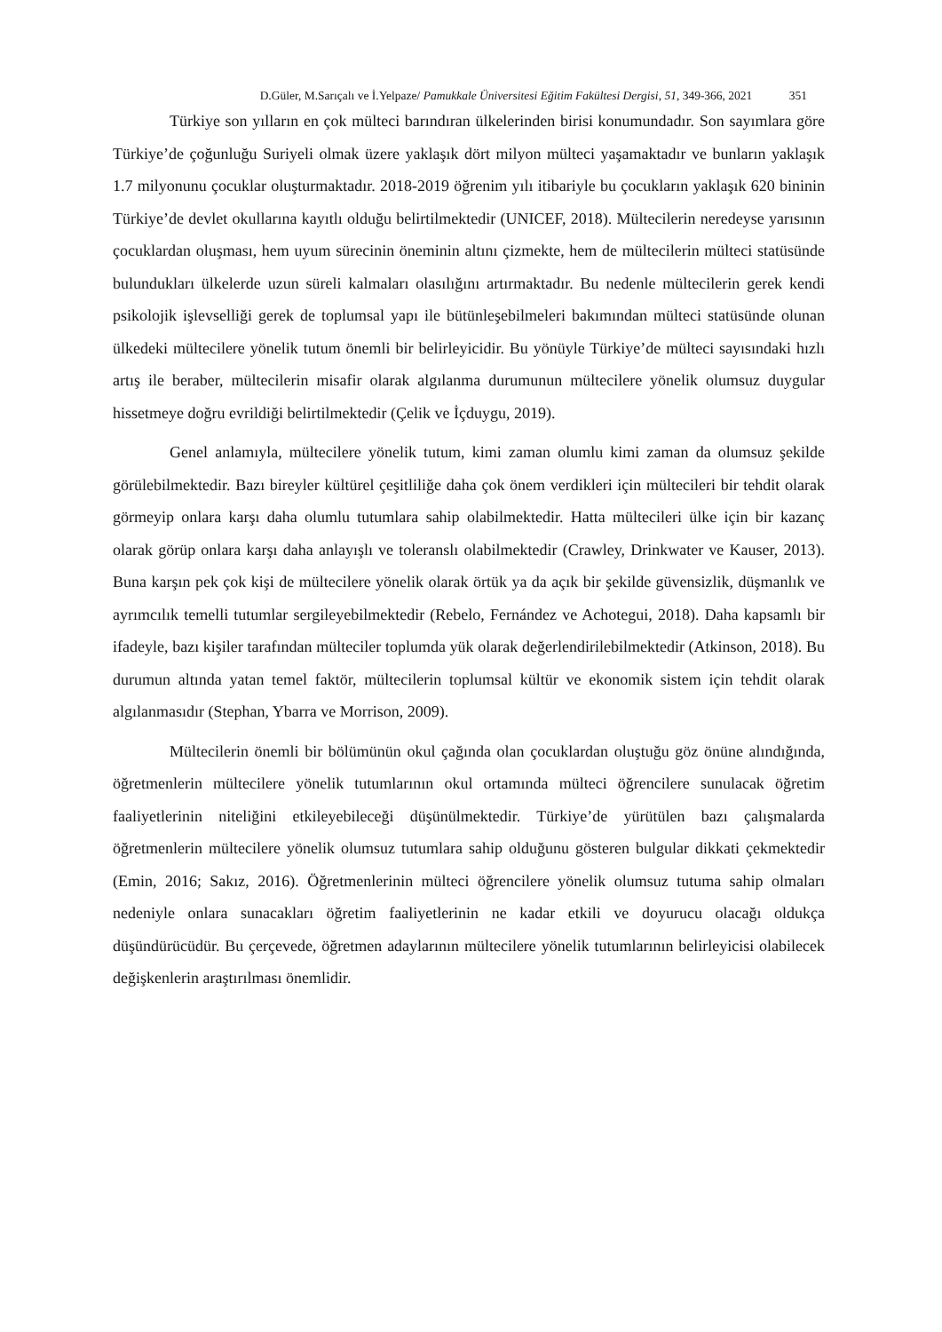D.Güler, M.Sarıçalı ve İ.Yelpaze/ Pamukkale Üniversitesi Eğitim Fakültesi Dergisi, 51, 349-366, 2021 351
Türkiye son yılların en çok mülteci barındıran ülkelerinden birisi konumundadır. Son sayımlara göre Türkiye’de çoğunluğu Suriyeli olmak üzere yaklaşık dört milyon mülteci yaşamaktadır ve bunların yaklaşık 1.7 milyonunu çocuklar oluşturmaktadır. 2018-2019 öğrenim yılı itibariyle bu çocukların yaklaşık 620 bininin Türkiye’de devlet okullarına kayıtlı olduğu belirtilmektedir (UNICEF, 2018). Mültecilerin neredeyse yarısının çocuklardan oluşması, hem uyum sürecinin öneminin altını çizmekte, hem de mültecilerin mülteci statüsünde bulundukları ülkelerde uzun süreli kalmaları olasılığını artırmaktadır. Bu nedenle mültecilerin gerek kendi psikolojik işlevselliği gerek de toplumsal yapı ile bütünleşebilmeleri bakımından mülteci statüsünde olunan ülkedeki mültecilere yönelik tutum önemli bir belirleyicidir. Bu yönüyle Türkiye’de mülteci sayısındaki hızlı artış ile beraber, mültecilerin misafir olarak algılanma durumunun mültecilere yönelik olumsuz duygular hissetmeye doğru evrildiği belirtilmektedir (Çelik ve İçduygu, 2019).
Genel anlamıyla, mültecilere yönelik tutum, kimi zaman olumlu kimi zaman da olumsuz şekilde görülebilmektedir. Bazı bireyler kültürel çeşitliliğe daha çok önem verdikleri için mültecileri bir tehdit olarak görmeyip onlara karşı daha olumlu tutumlara sahip olabilmektedir. Hatta mültecileri ülke için bir kazanç olarak görüp onlara karşı daha anlayışlı ve toleranslı olabilmektedir (Crawley, Drinkwater ve Kauser, 2013). Buna karşın pek çok kişi de mültecilere yönelik olarak örtük ya da açık bir şekilde güvensizlik, düşmanlık ve ayrımcılık temelli tutumlar sergileyebilmektedir (Rebelo, Fernández ve Achotegui, 2018). Daha kapsamlı bir ifadeyle, bazı kişiler tarafından mülteciler toplumda yük olarak değerlendirilebilmektedir (Atkinson, 2018). Bu durumun altında yatan temel faktör, mültecilerin toplumsal kültür ve ekonomik sistem için tehdit olarak algılanmasıdır (Stephan, Ybarra ve Morrison, 2009).
Mültecilerin önemli bir bölümünün okul çağında olan çocuklardan oluştuğu göz önüne alındığında, öğretmenlerin mültecilere yönelik tutumlarının okul ortamında mülteci öğrencilere sunulacak öğretim faaliyetlerinin niteliğini etkileyebileceği düşünülmektedir. Türkiye’de yürütülen bazı çalışmalarda öğretmenlerin mültecilere yönelik olumsuz tutumlara sahip olduğunu gösteren bulgular dikkati çekmektedir (Emin, 2016; Sakız, 2016). Öğretmenlerinin mülteci öğrencilere yönelik olumsuz tutuma sahip olmaları nedeniyle onlara sunacakları öğretim faaliyetlerinin ne kadar etkili ve doyurucu olacağı oldukça düşündürücüdür. Bu çerçevede, öğretmen adaylarının mültecilere yönelik tutumlarının belirleyicisi olabilecek değişkenlerin araştırılması önemlidir.